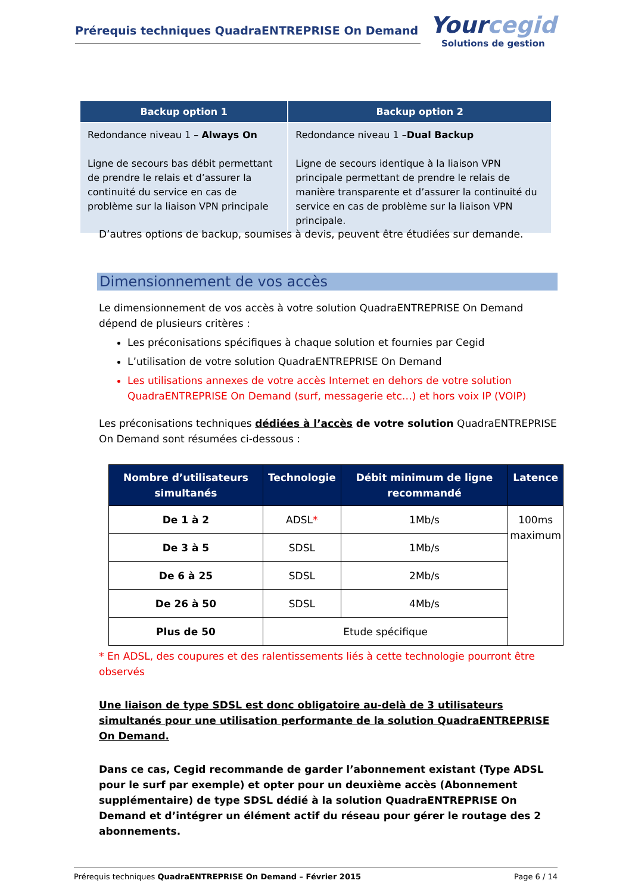Prérequis techniques QuadraENTREPRISE On Demand
Yourcegid
Solutions de gestion
| Backup option 1 | Backup option 2 |
| --- | --- |
| Redondance niveau 1 – Always On Ligne de secours bas débit permettant de prendre le relais et d’assurer la continuité du service en cas de problème sur la liaison VPN principale | Redondance niveau 1 – Dual Backup Ligne de secours identique à la liaison VPN principale permettant de prendre le relais de manière transparente et d’assurer la continuité du service en cas de problème sur la liaison VPN principale. |
D’autres options de backup, soumises à devis, peuvent être étudiées sur demande.
Dimensionnement de vos accès
Le dimensionnement de vos accès à votre solution QuadraENTREPRISE On Demand dépend de plusieurs critères :
Les préconisations spécifiques à chaque solution et fournies par Cegid
L’utilisation de votre solution QuadraENTREPRISE On Demand
Les utilisations annexes de votre accès Internet en dehors de votre solution QuadraENTREPRISE On Demand (surf, messagerie etc…) et hors voix IP (VOIP)
Les préconisations techniques dédiées à l’accès de votre solution QuadraENTREPRISE On Demand sont résumées ci-dessous :
| Nombre d’utilisateurs simultanés | Technologie | Débit minimum de ligne recommandé | Latence |
| --- | --- | --- | --- |
| De 1 à 2 | ADSL * | 1Mb/s | 100ms maximum |
| De 3 à 5 | SDSL | 1Mb/s | |
| De 6 à 25 | SDSL | 2Mb/s | |
| De 26 à 50 | SDSL | 4Mb/s | |
| Plus de 50 | Etude spécifique | | |
* En ADSL, des coupures et des ralentissements liés à cette technologie pourront être observés
Une liaison de type SDSL est donc obligatoire au-delà de 3 utilisateurs simultanés pour une utilisation performante de la solution QuadraENTREPRISE On Demand.
Dans ce cas, Cegid recommande de garder l’abonnement existant (Type ADSL pour le surf par exemple) et opter pour un deuxième accès (Abonnement supplémentaire) de type SDSL dédié à la solution QuadraENTREPRISE On Demand et d’intégrer un élément actif du réseau pour gérer le routage des 2 abonnements.
Prérequis techniques QuadraENTREPRISE On Demand – Février 2015 Page 6 / 14